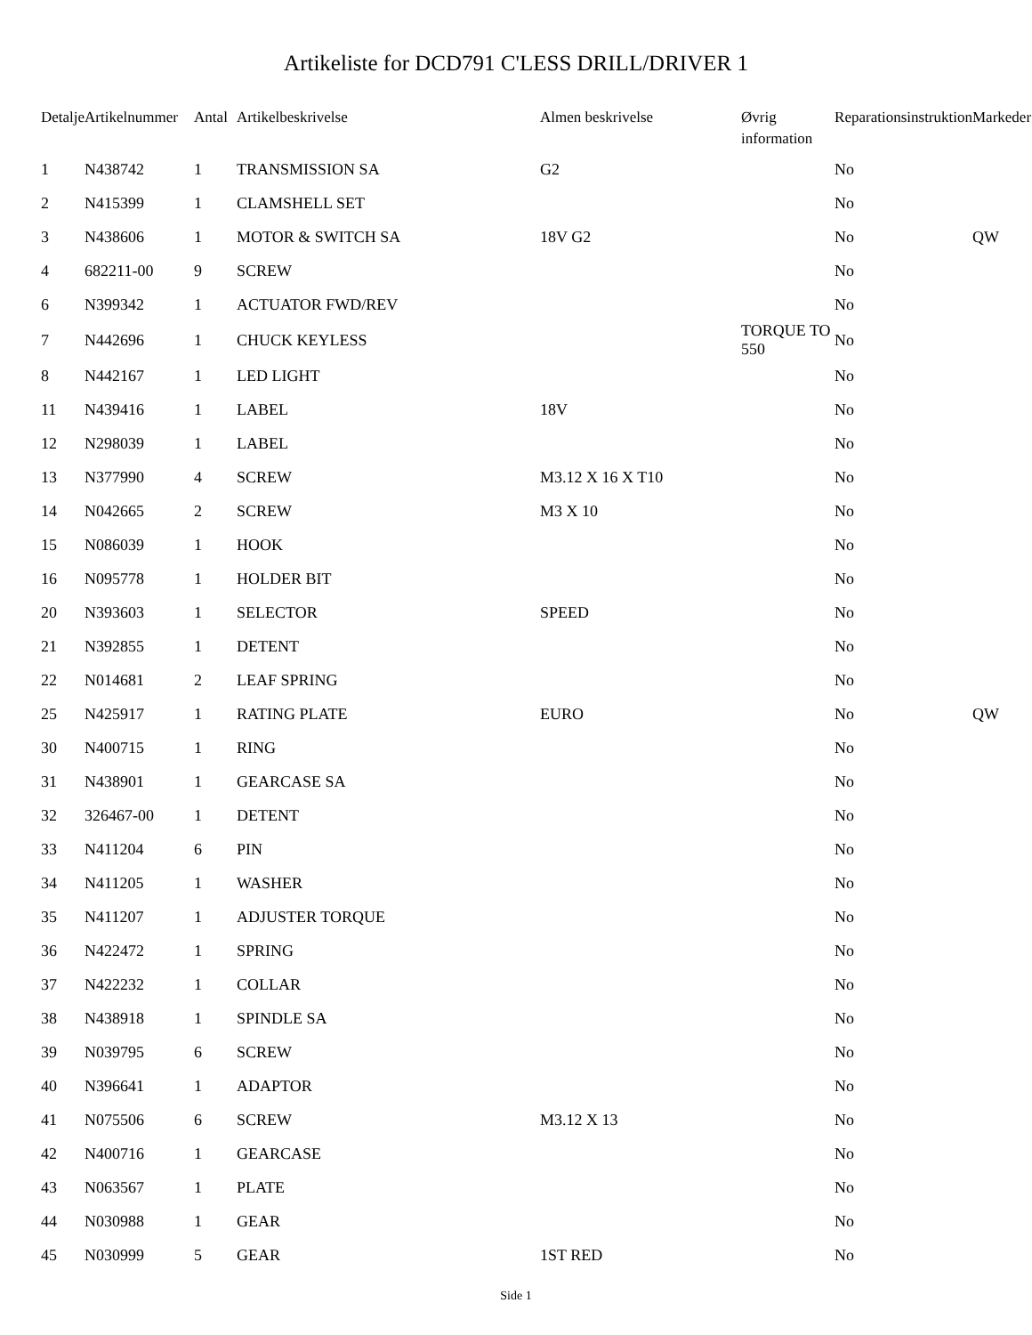Artikeliste for DCD791 C'LESS DRILL/DRIVER 1
| Detalje | Artikelnummer | Antal | Artikelbeskrivelse | Almen beskrivelse | Øvrig information | Reparationsinstruktion | Markeder |
| --- | --- | --- | --- | --- | --- | --- | --- |
| 1 | N438742 | 1 | TRANSMISSION SA | G2 | | No | |
| 2 | N415399 | 1 | CLAMSHELL SET | | | No | |
| 3 | N438606 | 1 | MOTOR & SWITCH SA | 18V G2 | | No | QW |
| 4 | 682211-00 | 9 | SCREW | | | No | |
| 6 | N399342 | 1 | ACTUATOR FWD/REV | | | No | |
| 7 | N442696 | 1 | CHUCK KEYLESS | | TORQUE TO 550 | No | |
| 8 | N442167 | 1 | LED LIGHT | | | No | |
| 11 | N439416 | 1 | LABEL | 18V | | No | |
| 12 | N298039 | 1 | LABEL | | | No | |
| 13 | N377990 | 4 | SCREW | M3.12 X 16 X T10 | | No | |
| 14 | N042665 | 2 | SCREW | M3 X 10 | | No | |
| 15 | N086039 | 1 | HOOK | | | No | |
| 16 | N095778 | 1 | HOLDER BIT | | | No | |
| 20 | N393603 | 1 | SELECTOR | SPEED | | No | |
| 21 | N392855 | 1 | DETENT | | | No | |
| 22 | N014681 | 2 | LEAF SPRING | | | No | |
| 25 | N425917 | 1 | RATING PLATE | EURO | | No | QW |
| 30 | N400715 | 1 | RING | | | No | |
| 31 | N438901 | 1 | GEARCASE SA | | | No | |
| 32 | 326467-00 | 1 | DETENT | | | No | |
| 33 | N411204 | 6 | PIN | | | No | |
| 34 | N411205 | 1 | WASHER | | | No | |
| 35 | N411207 | 1 | ADJUSTER TORQUE | | | No | |
| 36 | N422472 | 1 | SPRING | | | No | |
| 37 | N422232 | 1 | COLLAR | | | No | |
| 38 | N438918 | 1 | SPINDLE SA | | | No | |
| 39 | N039795 | 6 | SCREW | | | No | |
| 40 | N396641 | 1 | ADAPTOR | | | No | |
| 41 | N075506 | 6 | SCREW | M3.12 X 13 | | No | |
| 42 | N400716 | 1 | GEARCASE | | | No | |
| 43 | N063567 | 1 | PLATE | | | No | |
| 44 | N030988 | 1 | GEAR | | | No | |
| 45 | N030999 | 5 | GEAR | 1ST RED | | No | |
Side 1